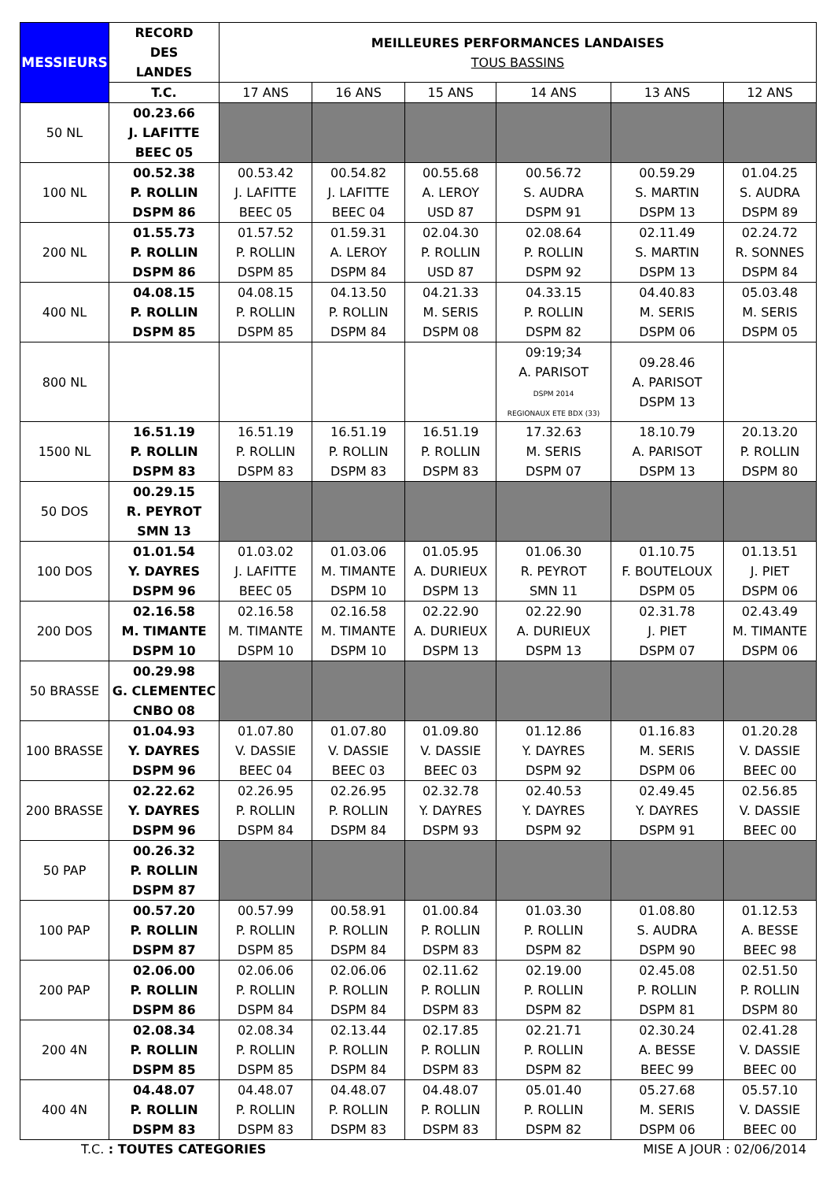| MESSIEURS | RECORD DES LANDES | MEILLEURES PERFORMANCES LANDAISES TOUS BASSINS | | | | | |
| --- | --- | --- | --- | --- | --- | --- | --- |
| | T.C. | 17 ANS | 16 ANS | 15 ANS | 14 ANS | 13 ANS | 12 ANS |
| 50 NL | 00.23.66 J. LAFITTE BEEC 05 | | | | | | |
| 100 NL | 00.52.38 P. ROLLIN DSPM 86 | 00.53.42 J. LAFITTE BEEC 05 | 00.54.82 J. LAFITTE BEEC 04 | 00.55.68 A. LEROY USD 87 | 00.56.72 S. AUDRA DSPM 91 | 00.59.29 S. MARTIN DSPM 13 | 01.04.25 S. AUDRA DSPM 89 |
| 200 NL | 01.55.73 P. ROLLIN DSPM 86 | 01.57.52 P. ROLLIN DSPM 85 | 01.59.31 A. LEROY DSPM 84 | 02.04.30 P. ROLLIN USD 87 | 02.08.64 P. ROLLIN DSPM 92 | 02.11.49 S. MARTIN DSPM 13 | 02.24.72 R. SONNES DSPM 84 |
| 400 NL | 04.08.15 P. ROLLIN DSPM 85 | 04.08.15 P. ROLLIN DSPM 85 | 04.13.50 P. ROLLIN DSPM 84 | 04.21.33 M. SERIS DSPM 08 | 04.33.15 P. ROLLIN DSPM 82 | 04.40.83 M. SERIS DSPM 06 | 05.03.48 M. SERIS DSPM 05 |
| 800 NL | | | | | 09:19;34 A. PARISOT DSPM 2014 REGIONAUX ETE BDX (33) | 09.28.46 A. PARISOT DSPM 13 | |
| 1500 NL | 16.51.19 P. ROLLIN DSPM 83 | 16.51.19 P. ROLLIN DSPM 83 | 16.51.19 P. ROLLIN DSPM 83 | 16.51.19 P. ROLLIN DSPM 83 | 17.32.63 M. SERIS DSPM 07 | 18.10.79 A. PARISOT DSPM 13 | 20.13.20 P. ROLLIN DSPM 80 |
| 50 DOS | 00.29.15 R. PEYROT SMN 13 | | | | | | |
| 100 DOS | 01.01.54 Y. DAYRES DSPM 96 | 01.03.02 J. LAFITTE BEEC 05 | 01.03.06 M. TIMANTE DSPM 10 | 01.05.95 A. DURIEUX DSPM 13 | 01.06.30 R. PEYROT SMN 11 | 01.10.75 F. BOUTELOUX DSPM 05 | 01.13.51 J. PIET DSPM 06 |
| 200 DOS | 02.16.58 M. TIMANTE DSPM 10 | 02.16.58 M. TIMANTE DSPM 10 | 02.16.58 M. TIMANTE DSPM 10 | 02.22.90 A. DURIEUX DSPM 13 | 02.22.90 A. DURIEUX DSPM 13 | 02.31.78 J. PIET DSPM 07 | 02.43.49 M. TIMANTE DSPM 06 |
| 50 BRASSE | 00.29.98 G. CLEMENTEC CNBO 08 | | | | | | |
| 100 BRASSE | 01.04.93 Y. DAYRES DSPM 96 | 01.07.80 V. DASSIE BEEC 04 | 01.07.80 V. DASSIE BEEC 03 | 01.09.80 V. DASSIE BEEC 03 | 01.12.86 Y. DAYRES DSPM 92 | 01.16.83 M. SERIS DSPM 06 | 01.20.28 V. DASSIE BEEC 00 |
| 200 BRASSE | 02.22.62 Y. DAYRES DSPM 96 | 02.26.95 P. ROLLIN DSPM 84 | 02.26.95 P. ROLLIN DSPM 84 | 02.32.78 Y. DAYRES DSPM 93 | 02.40.53 Y. DAYRES DSPM 92 | 02.49.45 Y. DAYRES DSPM 91 | 02.56.85 V. DASSIE BEEC 00 |
| 50 PAP | 00.26.32 P. ROLLIN DSPM 87 | | | | | | |
| 100 PAP | 00.57.20 P. ROLLIN DSPM 87 | 00.57.99 P. ROLLIN DSPM 85 | 00.58.91 P. ROLLIN DSPM 84 | 01.00.84 P. ROLLIN DSPM 83 | 01.03.30 P. ROLLIN DSPM 82 | 01.08.80 S. AUDRA DSPM 90 | 01.12.53 A. BESSE BEEC 98 |
| 200 PAP | 02.06.00 P. ROLLIN DSPM 86 | 02.06.06 P. ROLLIN DSPM 84 | 02.06.06 P. ROLLIN DSPM 84 | 02.11.62 P. ROLLIN DSPM 83 | 02.19.00 P. ROLLIN DSPM 82 | 02.45.08 P. ROLLIN DSPM 81 | 02.51.50 P. ROLLIN DSPM 80 |
| 200 4N | 02.08.34 P. ROLLIN DSPM 85 | 02.08.34 P. ROLLIN DSPM 85 | 02.13.44 P. ROLLIN DSPM 84 | 02.17.85 P. ROLLIN DSPM 83 | 02.21.71 P. ROLLIN DSPM 82 | 02.30.24 A. BESSE BEEC 99 | 02.41.28 V. DASSIE BEEC 00 |
| 400 4N | 04.48.07 P. ROLLIN DSPM 83 | 04.48.07 P. ROLLIN DSPM 83 | 04.48.07 P. ROLLIN DSPM 83 | 04.48.07 P. ROLLIN DSPM 83 | 05.01.40 P. ROLLIN DSPM 82 | 05.27.68 M. SERIS DSPM 06 | 05.57.10 V. DASSIE BEEC 00 |
T.C. : TOUTES CATEGORIES MISE A JOUR : 02/06/2014